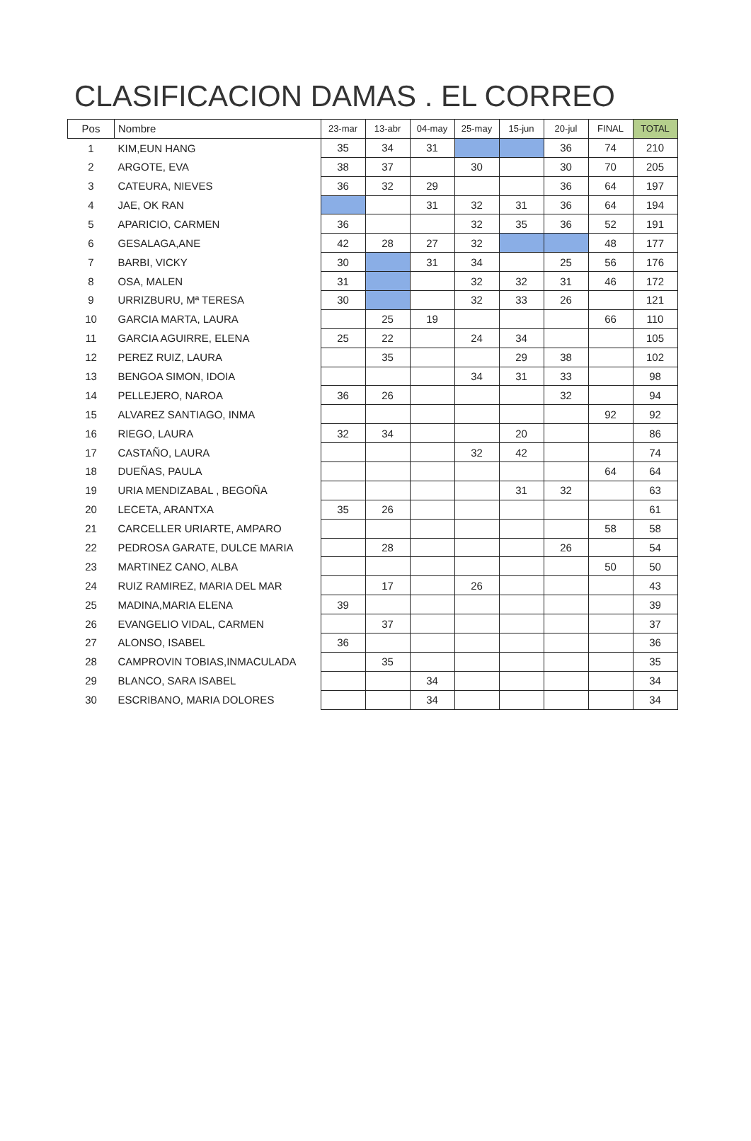CLASIFICACION DAMAS . EL CORREO
| Pos | Nombre | 23-mar | 13-abr | 04-may | 25-may | 15-jun | 20-jul | FINAL | TOTAL |
| --- | --- | --- | --- | --- | --- | --- | --- | --- | --- |
| 1 | KIM,EUN HANG | 35 | 34 | 31 | | | 36 | 74 | 210 |
| 2 | ARGOTE, EVA | 38 | 37 | | 30 | | 30 | 70 | 205 |
| 3 | CATEURA, NIEVES | 36 | 32 | 29 | | | 36 | 64 | 197 |
| 4 | JAE, OK RAN | | | 31 | 32 | 31 | 36 | 64 | 194 |
| 5 | APARICIO, CARMEN | 36 | | | 32 | 35 | 36 | 52 | 191 |
| 6 | GESALAGA,ANE | 42 | 28 | 27 | 32 | | | 48 | 177 |
| 7 | BARBI, VICKY | 30 | | 31 | 34 | | 25 | 56 | 176 |
| 8 | OSA, MALEN | 31 | | | 32 | 32 | 31 | 46 | 172 |
| 9 | URRIZBURU, Mª TERESA | 30 | | | 32 | 33 | 26 | | 121 |
| 10 | GARCIA MARTA, LAURA | | 25 | 19 | | | | 66 | 110 |
| 11 | GARCIA AGUIRRE, ELENA | 25 | 22 | | 24 | 34 | | | 105 |
| 12 | PEREZ RUIZ, LAURA | | 35 | | | 29 | 38 | | 102 |
| 13 | BENGOA SIMON, IDOIA | | | | 34 | 31 | 33 | | 98 |
| 14 | PELLEJERO, NAROA | 36 | 26 | | | | 32 | | 94 |
| 15 | ALVAREZ SANTIAGO, INMA | | | | | | | 92 | 92 |
| 16 | RIEGO, LAURA | 32 | 34 | | | 20 | | | 86 |
| 17 | CASTAÑO, LAURA | | | | 32 | 42 | | | 74 |
| 18 | DUEÑAS, PAULA | | | | | | | 64 | 64 |
| 19 | URIA MENDIZABAL , BEGOÑA | | | | | 31 | 32 | | 63 |
| 20 | LECETA, ARANTXA | 35 | 26 | | | | | | 61 |
| 21 | CARCELLER URIARTE, AMPARO | | | | | | | 58 | 58 |
| 22 | PEDROSA GARATE, DULCE MARIA | | 28 | | | | 26 | | 54 |
| 23 | MARTINEZ CANO, ALBA | | | | | | | 50 | 50 |
| 24 | RUIZ RAMIREZ, MARIA DEL MAR | | 17 | | 26 | | | | 43 |
| 25 | MADINA,MARIA ELENA | 39 | | | | | | | 39 |
| 26 | EVANGELIO VIDAL, CARMEN | | 37 | | | | | | 37 |
| 27 | ALONSO, ISABEL | 36 | | | | | | | 36 |
| 28 | CAMPROVIN TOBIAS,INMACULADA | | 35 | | | | | | 35 |
| 29 | BLANCO, SARA ISABEL | | | 34 | | | | | 34 |
| 30 | ESCRIBANO, MARIA DOLORES | | | 34 | | | | | 34 |